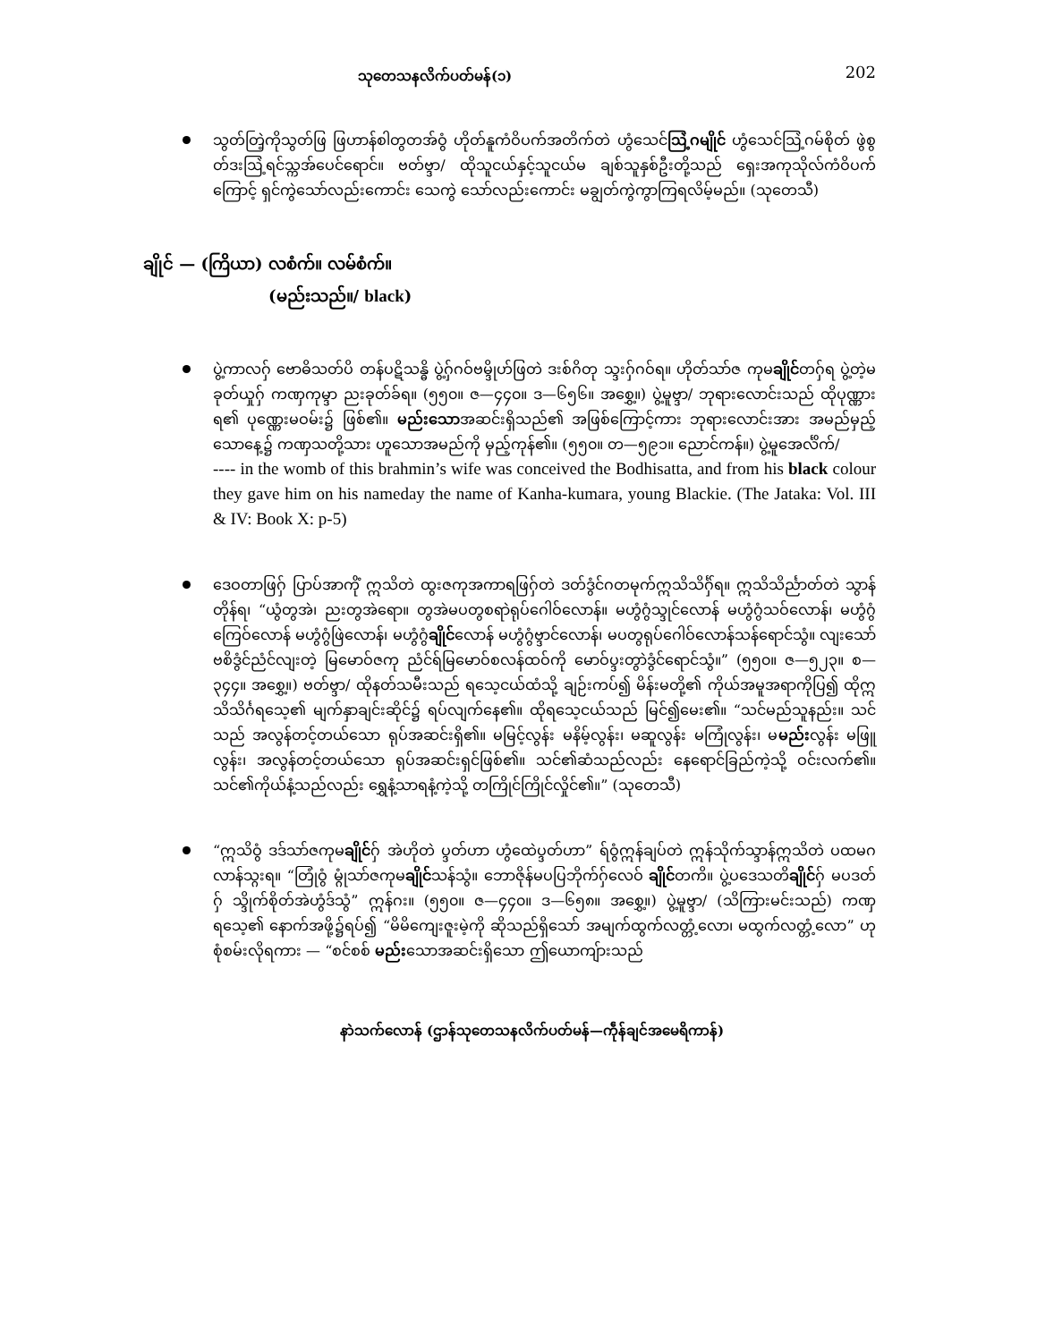သုတေသနလိက်ပတ်မန်(၁) 202
သွတ်တြဲ့ကိုသွတ်ဖြ ဖြဟာန်စါတွတအ်ဝွံ ဟိုတ်နူကံဝိပက်အတိက်တဲ ဟွံသေင်ဩဲ့ဂမျိုင် ဟွံသေင်ဩဲ့ဂမ်စိုတ် ဖွဲစွတ်ဒးဩဲ့ရင်သ္ကအ်ပေင်ရောင်။ ဗတ်ဗ္ဒာ/ ထိုသူငယ်နှင့်သူငယ်မ ချစ်သူနှစ်ဦးတို့သည် ရှေးအကုသိုလ်ကံဝိပက်ကြောင့် ရှင်ကွဲသော်လည်းကောင်း သေကွဲ သော်လည်းကောင်း မချွတ်ကွဲကွာကြရလိမ့်မည်။ (သုတေသီ)
ချိုင် — (ကြိယာ) လစံက်။ လမ်စံက်။
(မည်းသည်။/ black)
ပွဲ့ကာလဂှ် ဗောဓိသတ်ပိ တန်ပဋိသန္ဓိ ပွဲ့ဂှ်ဂဝ်ဗမ္ဒိုဟ်ဖြတဲ ဒးစ်ဂိတု သ္ဒးဂှ်ဂဝ်ရ။ ဟိုတ်သာ်ဇ ကုမချိုင်တဂှ်ရ ပွဲ့တဲ့မခုတ်ယှုဂှ် ကဏှကုမ္ဒာ ညးခုတ်ခ်ရ။ (၅၅၀။ ဇ—၄၄၀။ ဒ—၆၅၆။ အစွှေ့။) ပွဲ့မူဗ္ဒာ/ ဘုရားလောင်းသည် ထိုပုဏ္ဏားရ၏ ပုဏ္ဏေးမဝမ်း၌ ဖြစ်၏။ မည်းသောအဆင်းရှိသည်၏ အဖြစ်ကြောင့်ကား ဘုရားလောင်းအား အမည်မှည့်သောနေ့၌ ကဏှသတို့သား ဟူသောအမည်ကို မှည့်ကုန်၏။ (၅၅၀။ တ—၅၉၁။ ညောင်ကန်။) ပွဲ့မူအေင်္လိက်/
---- in the womb of this brahmin’s wife was conceived the Bodhisatta, and from his black colour they gave him on his nameday the name of Kanha-kumara, young Blackie. (The Jataka: Vol. III & IV: Book X: p-5)
ဒေဝတာဖြဂှ် ပြာပ်အာကိုံ ဣသိတဲ ထွးဇကုအကာရဖြဂှ်တဲ ဒတ်ဒွံင်ဂတမုက်ဣသိသိင်္ဂှ်ရ။ ဣသိသိင်္ညာတ်တဲ သွာန်တိုန်ရ၊ “ယွံတွအဲ၊ ညးတွအဲရော။ တွအဲမပတွစရာဲရုပ်ဂေါဝ်လောန်။ မဟွံဂွံသ္ဒုင်လောန် မဟွံဂွံသဝ်လောန်၊ မဟွံဂွံကြေဝ်လောန် မဟွံဂွံဖြဲလောန်၊ မဟွံဂွံချိုင်လောန် မဟွံဂွံဗ္ဒာင်လောန်၊ မပတွရုပ်ဂေါဝ်လောန်သန်ရောင်သွံ။ လျးသော်ဗစိဒွံင်ညံင်လျးတဲ့ မြမောဝ်ဇကု ညံင်ရ်မြမောဝ်စလန်ထဝ်ကို မောဝ်ပ္ဒးတွာဲဒွံင်ရောင်သွံ။” (၅၅၀။ ဇ—၅၂၃။ စ—၃၄၄။ အစွှေ့။) ဗတ်ဗ္ဒာ/ ထိုနတ်သမီးသည် ရသေ့ငယ်ထံသို့ ချဉ်းကပ်၍ မိန်းမတို့၏ ကိုယ်အမူအရာကိုပြ၍ ထိုဣသိသိင်္ဂရသေ့၏ မျက်နှာချင်းဆိုင်၌ ရပ်လျက်နေ၏။ ထိုရသေ့ငယ်သည် မြင်၍မေး၏။ “သင်မည်သူနည်း။ သင်သည် အလွန်တင့်တယ်သော ရုပ်အဆင်းရှိ၏။ မမြင့်လွန်း မနိမ့်လွန်း၊ မဆူလွန်း မကြုံလွန်း၊ မမည်းလွန်း မဖြူလွန်း၊ အလွန်တင့်တယ်သော ရုပ်အဆင်းရှင်ဖြစ်၏။ သင်၏ဆံသည်လည်း နေရောင်ခြည်ကဲ့သို့ ဝင်းလက်၏။ သင်၏ကိုယ်နံ့သည်လည်း ရွှေနံ့သာရနံ့ကဲ့သို့ တကြိုင်ကြိုင်လှိုင်၏။” (သုတေသီ)
“ဣသိဝွံ ဒဒ်သာ်ဇကုမချိုင်ဂှ် အဲဟိုတဲ ပ္ဒတ်ဟာ ဟွံထေဲပ္ဒတ်ဟာ” ရ်ဝွံဣန်ချပ်တဲ ဣန်သိုက်သ္ဒာန်ဣသိတဲ ပထမဂလာန်သ္ဂးရ။ “တြုံဝွံ မ္ဂုံသာ်ဇကုမချိုင်သန်သွံ။ ဘောဇိုန်မပပြဘိုက်ဂှ်လေဝ် ချိုင်တကိ။ ပွဲ့ပဒေသတိချိုင်ဂှ် မပဒတ်ဂှ် သ္ဒိုက်စိုတ်အဲဟွံဒ်သွံ” ဣန်ဂး။ (၅၅၀။ ဇ—၄၄၀။ ဒ—၆၅၈။ အစွှေ့။) ပွဲ့မူဗ္ဒာ/ (သိကြားမင်းသည်) ကဏှရသေ့၏ နောက်အဖို့၌ရပ်၍ “မိမိကျေးဇူးမဲ့ကို ဆိုသည်ရှိသော် အမျက်ထွက်လတ္တံ့လော၊ မထွက်လတ္တံ့လော” ဟုစုံစမ်းလိုရကား — “စင်စစ် မည်းသောအဆင်းရှိသော ဤယောကျ်ားသည်
နာဲသက်လောန် (ဌာန်သုတေသနလိက်ပတ်မန်—ကဵုန်ချင်အမေရိကာန်)